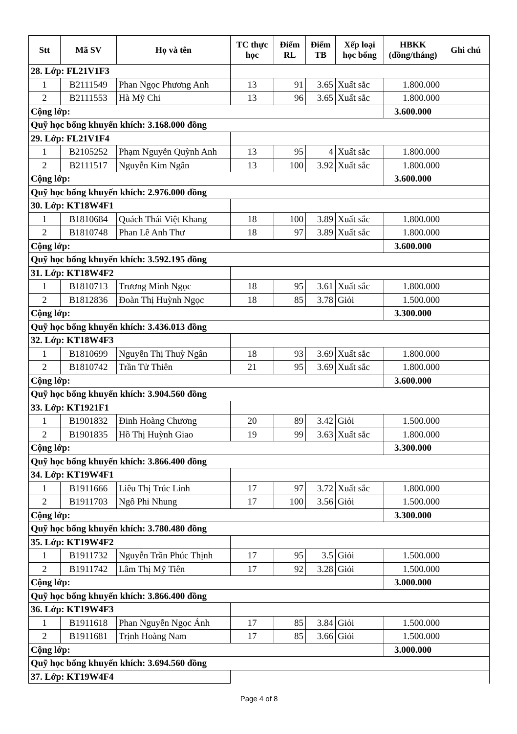| Stt | Mã SV | Họ và tên | TC thực học | Điểm RL | Điểm TB | Xếp loại học bổng | HBKK (đồng/tháng) | Ghi chú |
| --- | --- | --- | --- | --- | --- | --- | --- | --- |
| 28. Lớp: FL21V1F3 | | | | | | | | |
| 1 | B2111549 | Phan Ngọc Phương Anh | 13 | 91 | 3.65 | Xuất sắc | 1.800.000 | |
| 2 | B2111553 | Hà Mỹ Chi | 13 | 96 | 3.65 | Xuất sắc | 1.800.000 | |
| Cộng lớp: | | | | | | | 3.600.000 | |
| Quỹ học bổng khuyến khích: 3.168.000 đồng | | | | | | | | |
| 29. Lớp: FL21V1F4 | | | | | | | | |
| 1 | B2105252 | Phạm Nguyễn Quỳnh Anh | 13 | 95 | 4 | Xuất sắc | 1.800.000 | |
| 2 | B2111517 | Nguyễn Kim Ngân | 13 | 100 | 3.92 | Xuất sắc | 1.800.000 | |
| Cộng lớp: | | | | | | | 3.600.000 | |
| Quỹ học bổng khuyến khích: 2.976.000 đồng | | | | | | | | |
| 30. Lớp: KT18W4F1 | | | | | | | | |
| 1 | B1810684 | Quách Thái Việt Khang | 18 | 100 | 3.89 | Xuất sắc | 1.800.000 | |
| 2 | B1810748 | Phan Lê Anh Thư | 18 | 97 | 3.89 | Xuất sắc | 1.800.000 | |
| Cộng lớp: | | | | | | | 3.600.000 | |
| Quỹ học bổng khuyến khích: 3.592.195 đồng | | | | | | | | |
| 31. Lớp: KT18W4F2 | | | | | | | | |
| 1 | B1810713 | Trương Minh Ngọc | 18 | 95 | 3.61 | Xuất sắc | 1.800.000 | |
| 2 | B1812836 | Đoàn Thị Huỳnh Ngọc | 18 | 85 | 3.78 | Giỏi | 1.500.000 | |
| Cộng lớp: | | | | | | | 3.300.000 | |
| Quỹ học bổng khuyến khích: 3.436.013 đồng | | | | | | | | |
| 32. Lớp: KT18W4F3 | | | | | | | | |
| 1 | B1810699 | Nguyễn Thị Thuỳ Ngân | 18 | 93 | 3.69 | Xuất sắc | 1.800.000 | |
| 2 | B1810742 | Trần Tử Thiên | 21 | 95 | 3.69 | Xuất sắc | 1.800.000 | |
| Cộng lớp: | | | | | | | 3.600.000 | |
| Quỹ học bổng khuyến khích: 3.904.560 đồng | | | | | | | | |
| 33. Lớp: KT1921F1 | | | | | | | | |
| 1 | B1901832 | Đinh Hoàng Chương | 20 | 89 | 3.42 | Giỏi | 1.500.000 | |
| 2 | B1901835 | Hồ Thị Huỳnh Giao | 19 | 99 | 3.63 | Xuất sắc | 1.800.000 | |
| Cộng lớp: | | | | | | | 3.300.000 | |
| Quỹ học bổng khuyến khích: 3.866.400 đồng | | | | | | | | |
| 34. Lớp: KT19W4F1 | | | | | | | | |
| 1 | B1911666 | Liêu Thị Trúc Linh | 17 | 97 | 3.72 | Xuất sắc | 1.800.000 | |
| 2 | B1911703 | Ngô Phi Nhung | 17 | 100 | 3.56 | Giỏi | 1.500.000 | |
| Cộng lớp: | | | | | | | 3.300.000 | |
| Quỹ học bổng khuyến khích: 3.780.480 đồng | | | | | | | | |
| 35. Lớp: KT19W4F2 | | | | | | | | |
| 1 | B1911732 | Nguyễn Trần Phúc Thịnh | 17 | 95 | 3.5 | Giỏi | 1.500.000 | |
| 2 | B1911742 | Lâm Thị Mỹ Tiên | 17 | 92 | 3.28 | Giỏi | 1.500.000 | |
| Cộng lớp: | | | | | | | 3.000.000 | |
| Quỹ học bổng khuyến khích: 3.866.400 đồng | | | | | | | | |
| 36. Lớp: KT19W4F3 | | | | | | | | |
| 1 | B1911618 | Phan Nguyễn Ngọc Ánh | 17 | 85 | 3.84 | Giỏi | 1.500.000 | |
| 2 | B1911681 | Trịnh Hoàng Nam | 17 | 85 | 3.66 | Giỏi | 1.500.000 | |
| Cộng lớp: | | | | | | | 3.000.000 | |
| Quỹ học bổng khuyến khích: 3.694.560 đồng | | | | | | | | |
| 37. Lớp: KT19W4F4 | | | | | | | | |
Page 4 of 8